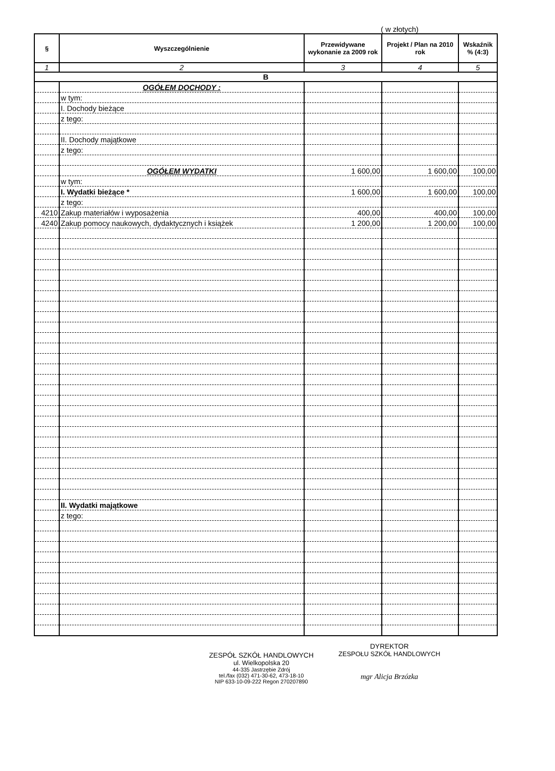( w złotych)
| § | Wyszczególnienie | Przewidywane wykonanie za 2009 rok | Projekt / Plan na 2010 rok | Wskaźnik % (4:3) |
| --- | --- | --- | --- | --- |
| 1 | 2 | 3 | 4 | 5 |
| B | | | | |
| | OGÓŁEM DOCHODY : | | | |
| | w tym: | | | |
| | I. Dochody bieżące | | | |
| | z tego: | | | |
| | II. Dochody majątkowe | | | |
| | z tego: | | | |
| | OGÓŁEM WYDATKI | 1 600,00 | 1 600,00 | 100,00 |
| | w tym: | | | |
| | I. Wydatki bieżące * | 1 600,00 | 1 600,00 | 100,00 |
| | z tego: | | | |
| 4210 | Zakup materiałów i wyposażenia | 400,00 | 400,00 | 100,00 |
| 4240 | Zakup pomocy naukowych, dydaktycznych i książek | 1 200,00 | 1 200,00 | 100,00 |
| | II. Wydatki majątkowe | | | |
| | z tego: | | | |
ZESPÓŁ SZKÓŁ HANDLOWYCH
ul. Wielkopolska 20
44-335 Jastrzębie Zdrój
tel./fax (032) 471-30-62, 473-18-10
NIP 633-10-09-222 Regon 270207890
DYREKTOR
ZESPOŁU SZKÓŁ HANDLOWYCH
mgr Alicja Brzózka